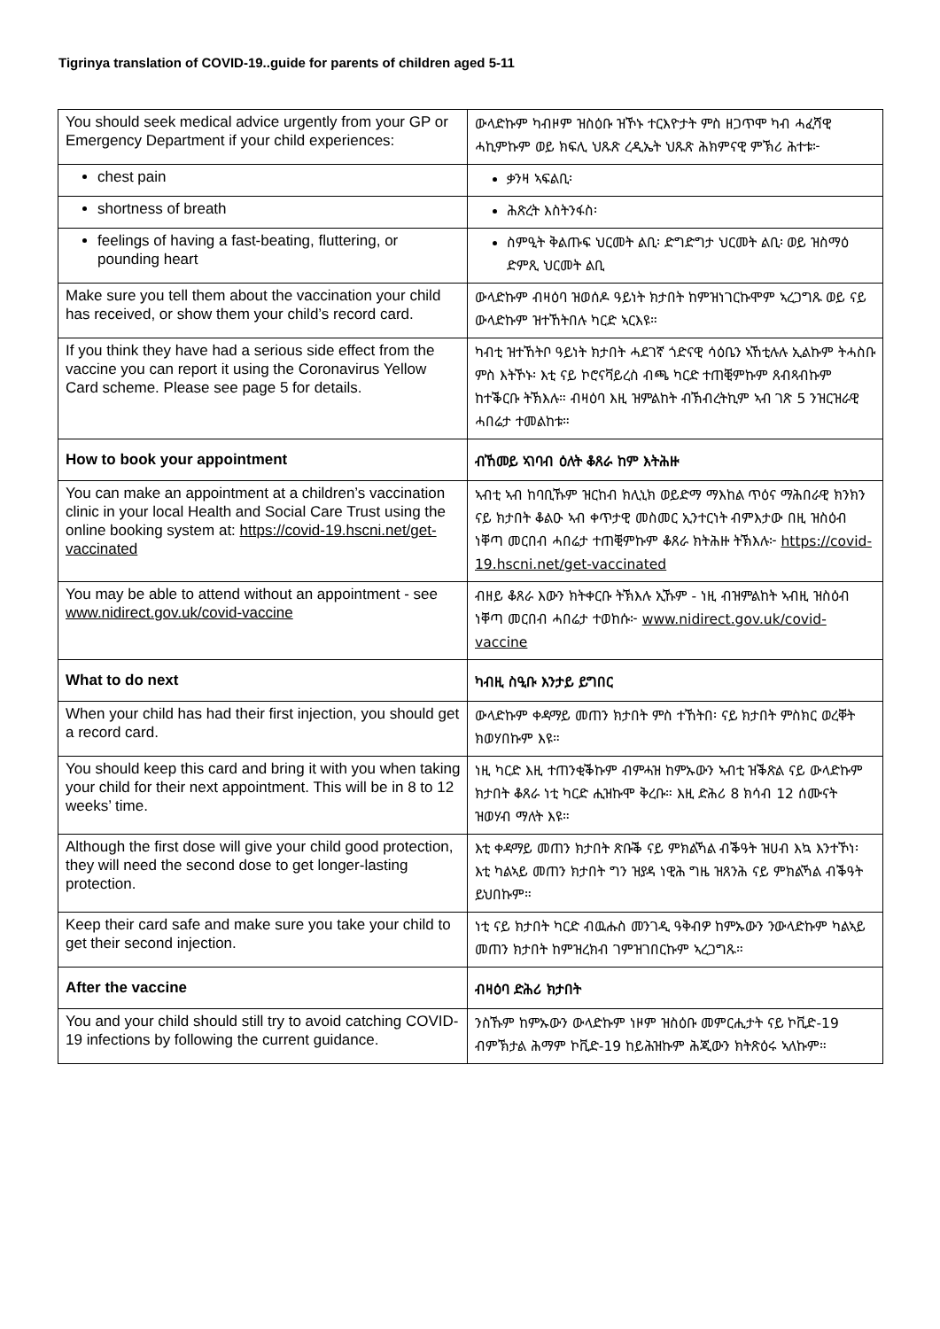Tigrinya translation of COVID-19..guide for parents of children aged 5-11
| You should seek medical advice urgently from your GP or Emergency Department if your child experiences: | ውላድኩም ካብዞም ዝስዕቡ ዝኾኑ ተርእዮታት ምስ ዘጋጥሞ ካብ ሓፈሻዊ ሓኪምኩም ወይ ክፍሊ ህጹጽ ረዲኤት ህጹጽ ሕክምናዊ ምኽሪ ሕተቱ፦ |
| chest pain | ቃንዛ ኣፍልቢ፡ |
| shortness of breath | ሕጽረት እስትንፋስ፡ |
| feelings of having a fast-beating, fluttering, or pounding heart | ስምዒት ቅልጡፍ ህርመት ልቢ፡ ድግድግታ ህርመት ልቢ፡ ወይ ዝስማዕ ድምጺ ህርመት ልቢ |
| Make sure you tell them about the vaccination your child has received, or show them your child’s record card. | ውላድኩም ብዛዕባ ዝወሰዶ ዓይነት ክታበት ከምዝነገርኩሞም ኣረጋግጹ ወይ ናይ ውላድኩም ዝተኸትበሉ ካርድ ኣርእዩ። |
| If you think they have had a serious side effect from the vaccine you can report it using the Coronavirus Yellow Card scheme. Please see page 5 for details. | ካብቲ ዝተኸትቦ ዓይነት ክታበት ሓደገኛ ጎድናዊ ሳዕቤን ኣኸቲሉሉ ኢልኩም ትሓስቡ ምስ እትኾኑ፡ እቲ ናይ ኮሮናቫይረስ ብጫ ካርድ ተጠቒምኩም ጸብጻብኩም ከተቕርቡ ትኽእሉ። ብዛዕባ እዚ ዝምልከት ብኽብረትኪም ኣብ ገጽ 5 ንዝርዝራዊ ሓበሬታ ተመልከቱ። |
| How to book your appointment | ብኸመይ ኣገባብ ዕለት ቆጸራ ከም እትሕዙ |
| You can make an appointment at a children’s vaccination clinic in your local Health and Social Care Trust using the online booking system at: https://covid-19.hscni.net/get-vaccinated | ኣብቲ ኣብ ከባቢኹም ዝርከብ ክሊኒክ ወይድማ ማእከል ጥዕና ማሕበራዊ ክንክን ናይ ክታበት ቆልዑ ኣብ ቀጥታዊ መስመር ኢንተርነት ብምእታው በዚ ዝስዕብ ነቐጣ መርበብ ሓበሬታ ተጠቒምኩም ቆጸራ ክትሕዙ ትኽእሉ፦ https://covid-19.hscni.net/get-vaccinated |
| You may be able to attend without an appointment - see www.nidirect.gov.uk/covid-vaccine | ብዘይ ቆጸራ እውን ክትቀርቡ ትኽእሉ ኢኹም - ነዚ ብዝምልከት ኣብዚ ዝስዕብ ነቐጣ መርበብ ሓበሬታ ተወከሱ፦ www.nidirect.gov.uk/covid-vaccine |
| What to do next | ካብዚ ስዒቡ እንታይ ይግበር |
| When your child has had their first injection, you should get a record card. | ውላድኩም ቀዳማይ መጠን ክታበት ምስ ተኸትበ፡ ናይ ክታበት ምስክር ወረቐት ክወሃበኩም እዩ። |
| You should keep this card and bring it with you when taking your child for their next appointment. This will be in 8 to 12 weeks’ time. | ነዚ ካርድ እዚ ተጠንቂቕኩም ብምሓዝ ከምኡውን ኣብቲ ዝቕጽል ናይ ውላድኩም ክታበት ቆጸራ ነቲ ካርድ ሒዝኩሞ ቅረቡ። እዚ ድሕሪ 8 ክሳብ 12 ሰሙናት ዝወሃብ ማለት እዩ። |
| Although the first dose will give your child good protection, they will need the second dose to get longer-lasting protection. | እቲ ቀዳማይ መጠን ክታበት ጽቡቕ ናይ ምክልኻል ብቕዓት ዝሀብ እኳ እንተኾነ፡ እቲ ካልኣይ መጠን ክታበት ግን ዝያዳ ነዊሕ ግዜ ዝጸንሕ ናይ ምክልኻል ብቕዓት ይህበኩም። |
| Keep their card safe and make sure you take your child to get their second injection. | ነቲ ናይ ክታበት ካርድ ብዉሑስ መንገዲ ዓቅብዎ ከምኡውን ንውላድኩም ካልኣይ መጠን ክታበት ከምዝረክብ ገምዝገበርኩም ኣረጋግጹ። |
| After the vaccine | ብዛዕባ ድሕሪ ክታበት |
| You and your child should still try to avoid catching COVID-19 infections by following the current guidance. | ንስኹም ከምኡውን ውላድኩም ነዞም ዝስዕቡ መምርሒታት ናይ ኮቪድ-19 ብምኽታል ሕማም ኮቪድ-19 ከይሕዝኩም ሕጂውን ክትጽዕሩ ኣለኩም። |